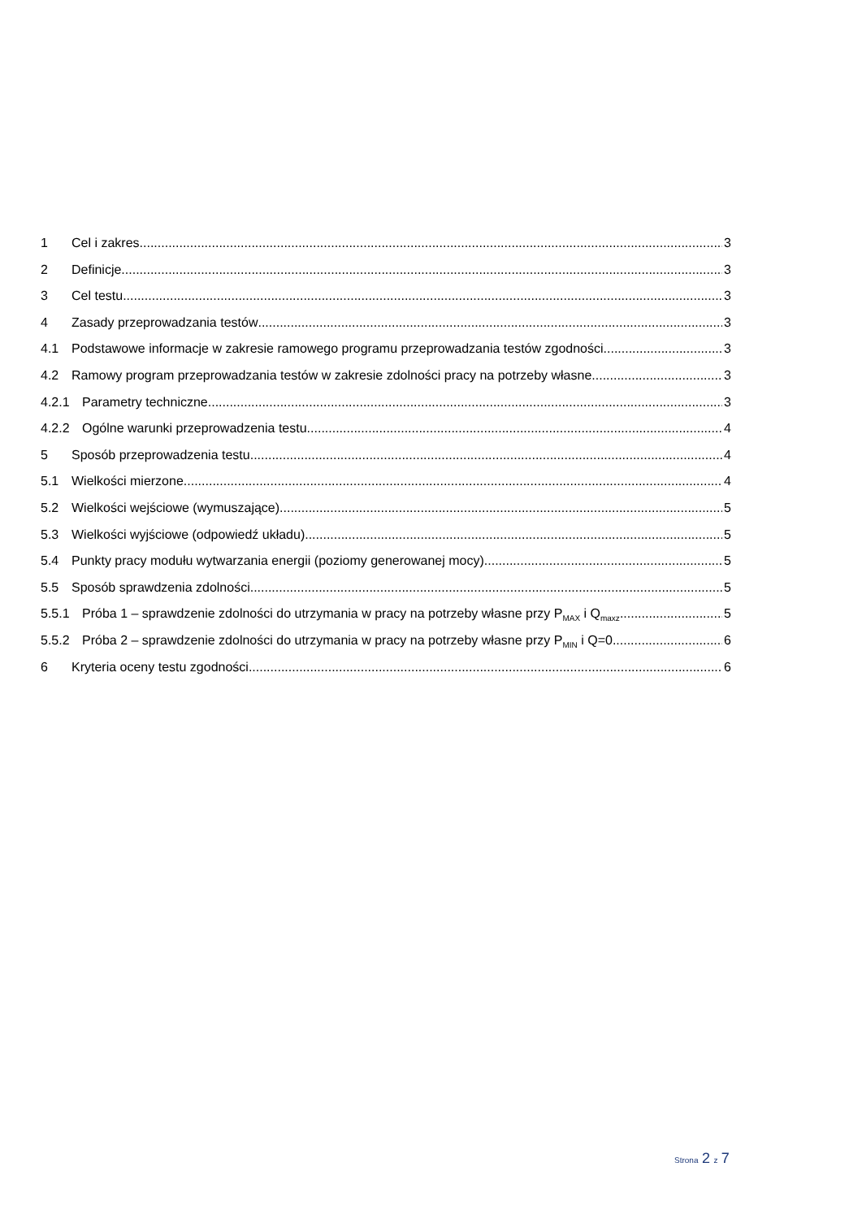1 Cel i zakres 3
2 Definicje 3
3 Cel testu 3
4 Zasady przeprowadzania testów 3
4.1 Podstawowe informacje w zakresie ramowego programu przeprowadzania testów zgodności 3
4.2 Ramowy program przeprowadzania testów w zakresie zdolności pracy na potrzeby własne 3
4.2.1 Parametry techniczne 3
4.2.2 Ogólne warunki przeprowadzenia testu 4
5 Sposób przeprowadzenia testu 4
5.1 Wielkości mierzone 4
5.2 Wielkości wejściowe (wymuszające) 5
5.3 Wielkości wyjściowe (odpowiedź układu) 5
5.4 Punkty pracy modułu wytwarzania energii (poziomy generowanej mocy). 5
5.5 Sposób sprawdzenia zdolności. 5
5.5.1 Próba 1 – sprawdzenie zdolności do utrzymania w pracy na potrzeby własne przy P<sub>MAX</sub> i Q<sub>maxz</sub> 5
5.5.2 Próba 2 – sprawdzenie zdolności do utrzymania w pracy na potrzeby własne przy P<sub>MIN</sub> i Q=0 6
6 Kryteria oceny testu zgodności 6
Strona 2 z 7